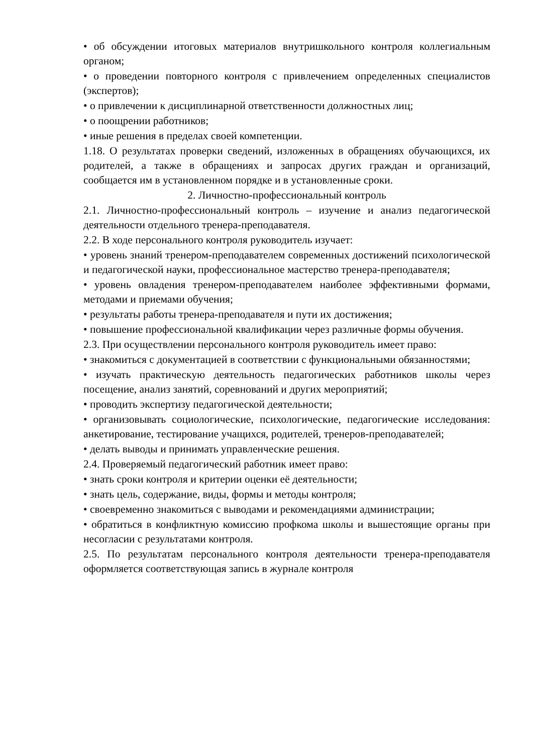• об обсуждении итоговых материалов внутришкольного контроля коллегиальным органом;
• о проведении повторного контроля с привлечением определенных специалистов (экспертов);
• о привлечении к дисциплинарной ответственности должностных лиц;
• о поощрении работников;
• иные решения в пределах своей компетенции.
1.18. О результатах проверки сведений, изложенных в обращениях обучающихся, их родителей, а также в обращениях и запросах других граждан и организаций, сообщается им в установленном порядке и в установленные сроки.
2. Личностно-профессиональный контроль
2.1. Личностно-профессиональный контроль – изучение и анализ педагогической деятельности отдельного тренера-преподавателя.
2.2. В ходе персонального контроля руководитель изучает:
• уровень знаний тренером-преподавателем современных достижений психологической и педагогической науки, профессиональное мастерство тренера-преподавателя;
• уровень овладения тренером-преподавателем наиболее эффективными формами, методами и приемами обучения;
• результаты работы тренера-преподавателя и пути их достижения;
• повышение профессиональной квалификации через различные формы обучения.
2.3. При осуществлении персонального контроля руководитель имеет право:
• знакомиться с документацией в соответствии с функциональными обязанностями;
• изучать практическую деятельность педагогических работников школы через посещение, анализ занятий, соревнований и других мероприятий;
• проводить экспертизу педагогической деятельности;
• организовывать социологические, психологические, педагогические исследования: анкетирование, тестирование учащихся, родителей, тренеров-преподавателей;
• делать выводы и принимать управленческие решения.
2.4. Проверяемый педагогический работник имеет право:
• знать сроки контроля и критерии оценки её деятельности;
• знать цель, содержание, виды, формы и методы контроля;
• своевременно знакомиться с выводами и рекомендациями администрации;
• обратиться в конфликтную комиссию профкома школы и вышестоящие органы при несогласии с результатами контроля.
2.5. По результатам персонального контроля деятельности тренера-преподавателя оформляется соответствующая запись в журнале контроля